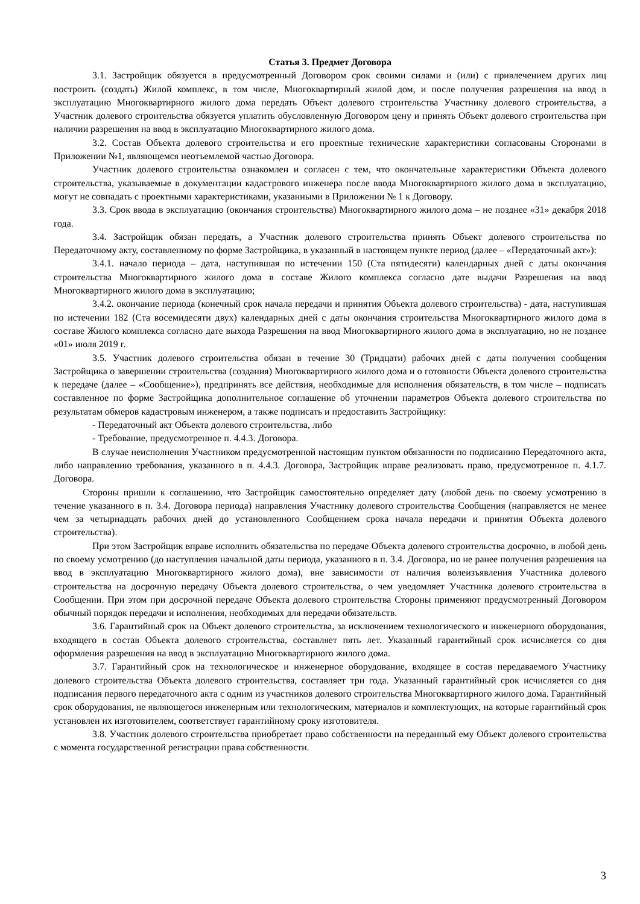Статья 3. Предмет Договора
3.1. Застройщик обязуется в предусмотренный Договором срок своими силами и (или) с привлечением других лиц построить (создать) Жилой комплекс, в том числе, Многоквартирный жилой дом, и после получения разрешения на ввод в эксплуатацию Многоквартирного жилого дома передать Объект долевого строительства Участнику долевого строительства, а Участник долевого строительства обязуется уплатить обусловленную Договором цену и принять Объект долевого строительства при наличии разрешения на ввод в эксплуатацию Многоквартирного жилого дома.
3.2. Состав Объекта долевого строительства и его проектные технические характеристики согласованы Сторонами в Приложении №1, являющемся неотъемлемой частью Договора.
Участник долевого строительства ознакомлен и согласен с тем, что окончательные характеристики Объекта долевого строительства, указываемые в документации кадастрового инженера после ввода Многоквартирного жилого дома в эксплуатацию, могут не совпадать с проектными характеристиками, указанными в Приложении № 1 к Договору.
3.3. Срок ввода в эксплуатацию (окончания строительства) Многоквартирного жилого дома – не позднее «31» декабря 2018 года.
3.4. Застройщик обязан передать, а Участник долевого строительства принять Объект долевого строительства по Передаточному акту, составленному по форме Застройщика, в указанный в настоящем пункте период (далее – «Передаточный акт»):
3.4.1. начало периода – дата, наступившая по истечении 150 (Ста пятидесяти) календарных дней с даты окончания строительства Многоквартирного жилого дома в составе Жилого комплекса согласно дате выдачи Разрешения на ввод Многоквартирного жилого дома в эксплуатацию;
3.4.2. окончание периода (конечный срок начала передачи и принятия Объекта долевого строительства) - дата, наступившая по истечении 182 (Ста восемидесяти двух) календарных дней с даты окончания строительства Многоквартирного жилого дома в составе Жилого комплекса согласно дате выхода Разрешения на ввод Многоквартирного жилого дома в эксплуатацию, но не позднее «01» июля 2019 г.
3.5. Участник долевого строительства обязан в течение 30 (Тридцати) рабочих дней с даты получения сообщения Застройщика о завершении строительства (создания) Многоквартирного жилого дома и о готовности Объекта долевого строительства к передаче (далее – «Сообщение»), предпринять все действия, необходимые для исполнения обязательств, в том числе – подписать составленное по форме Застройщика дополнительное соглашение об уточнении параметров Объекта долевого строительства по результатам обмеров кадастровым инженером, а также подписать и предоставить Застройщику:
- Передаточный акт Объекта долевого строительства, либо
- Требование, предусмотренное п. 4.4.3. Договора.
В случае неисполнения Участником предусмотренной настоящим пунктом обязанности по подписанию Передаточного акта, либо направлению требования, указанного в п. 4.4.3. Договора, Застройщик вправе реализовать право, предусмотренное п. 4.1.7. Договора.
Стороны пришли к соглашению, что Застройщик самостоятельно определяет дату (любой день по своему усмотрению в течение указанного в п. 3.4. Договора периода) направления Участнику долевого строительства Сообщения (направляется не менее чем за четырнадцать рабочих дней до установленного Сообщением срока начала передачи и принятия Объекта долевого строительства).
При этом Застройщик вправе исполнить обязательства по передаче Объекта долевого строительства досрочно, в любой день по своему усмотрению (до наступления начальной даты периода, указанного в п. 3.4. Договора, но не ранее получения разрешения на ввод в эксплуатацию Многоквартирного жилого дома), вне зависимости от наличия волеизъявления Участника долевого строительства на досрочную передачу Объекта долевого строительства, о чем уведомляет Участника долевого строительства в Сообщении. При этом при досрочной передаче Объекта долевого строительства Стороны применяют предусмотренный Договором обычный порядок передачи и исполнения, необходимых для передачи обязательств.
3.6. Гарантийный срок на Объект долевого строительства, за исключением технологического и инженерного оборудования, входящего в состав Объекта долевого строительства, составляет пять лет. Указанный гарантийный срок исчисляется со дня оформления разрешения на ввод в эксплуатацию Многоквартирного жилого дома.
3.7. Гарантийный срок на технологическое и инженерное оборудование, входящее в состав передаваемого Участнику долевого строительства Объекта долевого строительства, составляет три года. Указанный гарантийный срок исчисляется со дня подписания первого передаточного акта с одним из участников долевого строительства Многоквартирного жилого дома. Гарантийный срок оборудования, не являющегося инженерным или технологическим, материалов и комплектующих, на которые гарантийный срок установлен их изготовителем, соответствует гарантийному сроку изготовителя.
3.8. Участник долевого строительства приобретает право собственности на переданный ему Объект долевого строительства с момента государственной регистрации права собственности.
3